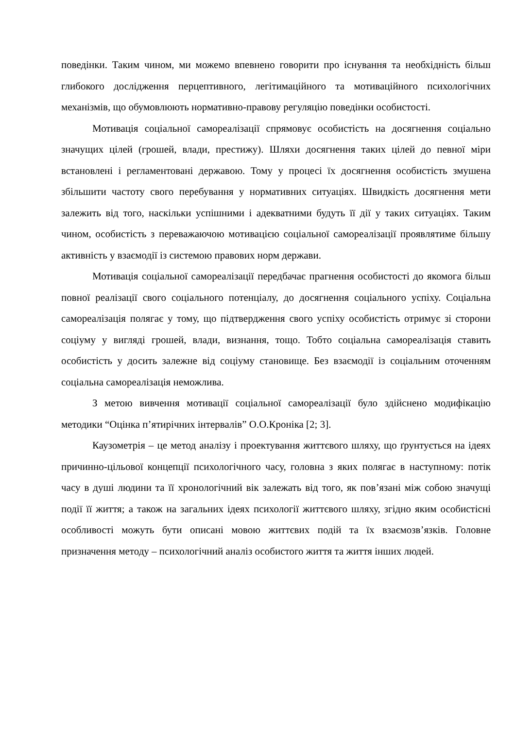поведінки. Таким чином, ми можемо впевнено говорити про існування та необхідність більш глибокого дослідження перцептивного, легітимаційного та мотиваційного психологічних механізмів, що обумовлюють нормативно-правову регуляцію поведінки особистості.
Мотивація соціальної самореалізації спрямовує особистість на досягнення соціально значущих цілей (грошей, влади, престижу). Шляхи досягнення таких цілей до певної міри встановлені і регламентовані державою. Тому у процесі їх досягнення особистість змушена збільшити частоту свого перебування у нормативних ситуаціях. Швидкість досягнення мети залежить від того, наскільки успішними і адекватними будуть її дії у таких ситуаціях. Таким чином, особистість з переважаючою мотивацією соціальної самореалізації проявлятиме більшу активність у взаємодії із системою правових норм держави.
Мотивація соціальної самореалізації передбачає прагнення особистості до якомога більш повної реалізації свого соціального потенціалу, до досягнення соціального успіху. Соціальна самореалізація полягає у тому, що підтвердження свого успіху особистість отримує зі сторони соціуму у вигляді грошей, влади, визнання, тощо. Тобто соціальна самореалізація ставить особистість у досить залежне від соціуму становище. Без взаємодії із соціальним оточенням соціальна самореалізація неможлива.
З метою вивчення мотивації соціальної самореалізації було здійснено модифікацію методики “Оцінка п’ятирічних інтервалів” О.О.Кроніка [2; 3].
Каузометрія – це метод аналізу і проектування життєвого шляху, що ґрунтується на ідеях причинно-цільової концепції психологічного часу, головна з яких полягає в наступному: потік часу в душі людини та її хронологічний вік залежать від того, як пов’язані між собою значущі події її життя; а також на загальних ідеях психології життєвого шляху, згідно яким особистісні особливості можуть бути описані мовою життєвих подій та їх взаємозв’язків. Головне призначення методу – психологічний аналіз особистого життя та життя інших людей.